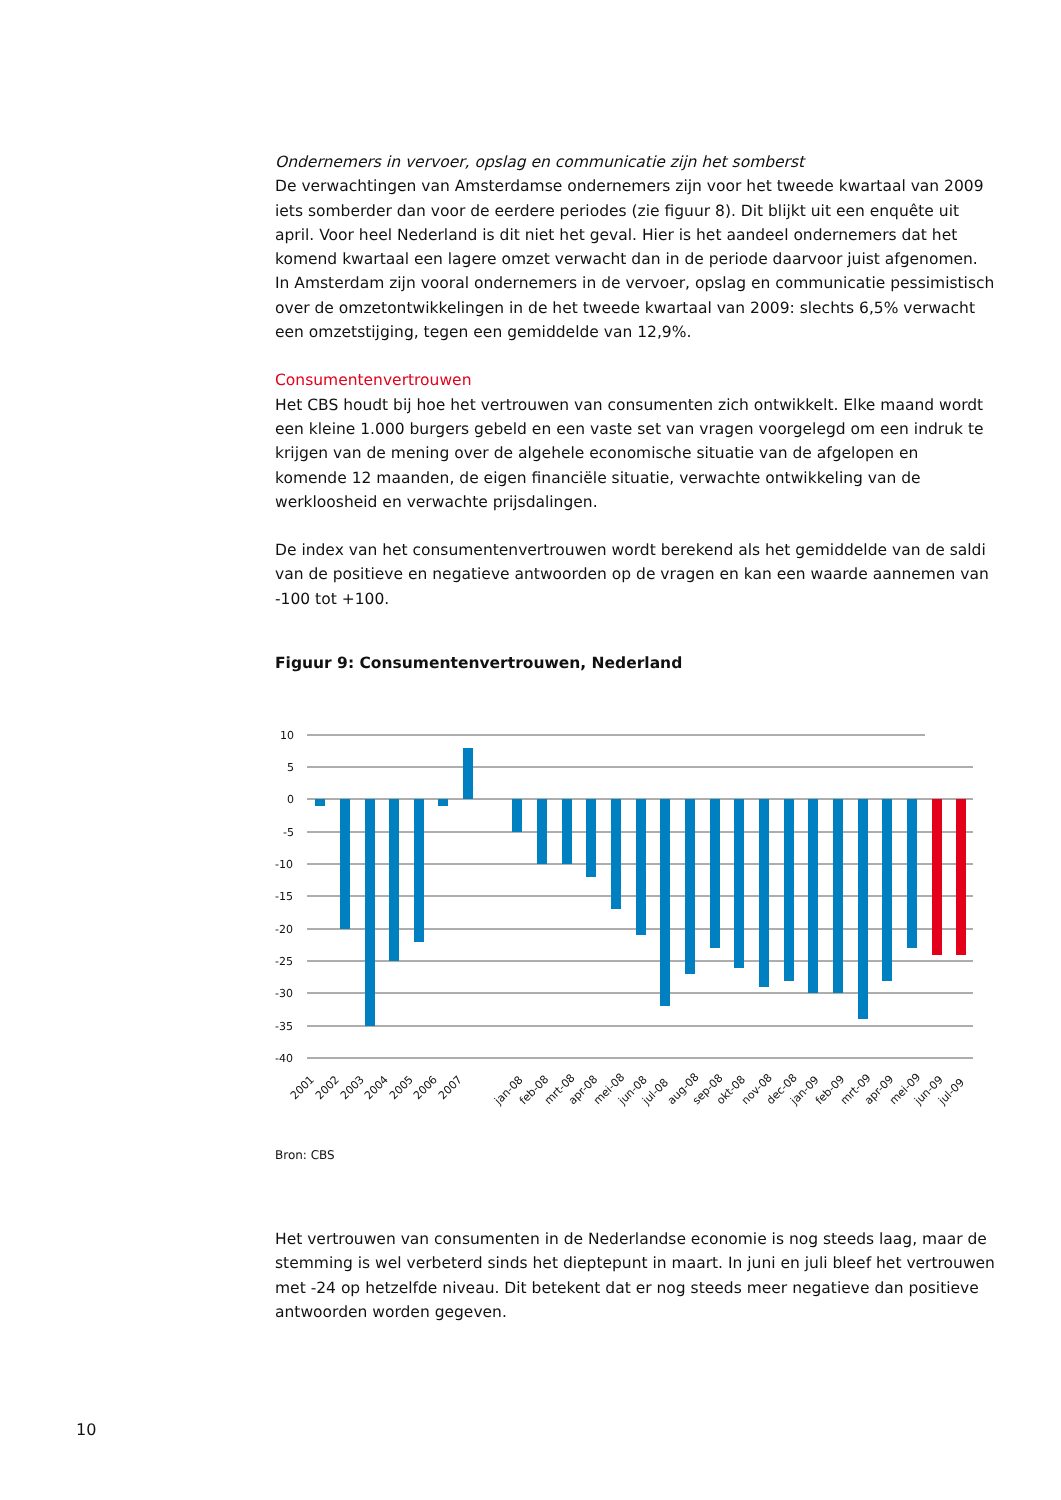Ondernemers in vervoer, opslag en communicatie zijn het somberst
De verwachtingen van Amsterdamse ondernemers zijn voor het tweede kwartaal van 2009 iets somberder dan voor de eerdere periodes (zie figuur 8). Dit blijkt uit een enquête uit april. Voor heel Nederland is dit niet het geval. Hier is het aandeel ondernemers dat het komend kwartaal een lagere omzet verwacht dan in de periode daarvoor juist afgenomen. In Amsterdam zijn vooral ondernemers in de vervoer, opslag en communicatie pessimistisch over de omzetontwikkelingen in de het tweede kwartaal van 2009: slechts 6,5% verwacht een omzetstijging, tegen een gemiddelde van 12,9%.
Consumentenvertrouwen
Het CBS houdt bij hoe het vertrouwen van consumenten zich ontwikkelt. Elke maand wordt een kleine 1.000 burgers gebeld en een vaste set van vragen voorgelegd om een indruk te krijgen van de mening over de algehele economische situatie van de afgelopen en komende 12 maanden, de eigen financiële situatie, verwachte ontwikkeling van de werkloosheid en verwachte prijsdalingen.
De index van het consumentenvertrouwen wordt berekend als het gemiddelde van de saldi van de positieve en negatieve antwoorden op de vragen en kan een waarde aannemen van -100 tot +100.
Figuur 9: Consumentenvertrouwen, Nederland
10
5
0
-5
-10
-15
-20
-25
-30
-35
-40
2001
2002
2003
2004
2005
2006
2007
jan-08
feb-08
mrt-08
apr-08
mei-08
jun-08
jul-08
aug-08
sep-08
okt-08
nov-08
dec-08
jan-09
feb-09
mrt-09
apr-09
mei-09
jun-09
jul-09
Bron: CBS
Het vertrouwen van consumenten in de Nederlandse economie is nog steeds laag, maar de stemming is wel verbeterd sinds het dieptepunt in maart. In juni en juli bleef het vertrouwen met -24 op hetzelfde niveau. Dit betekent dat er nog steeds meer negatieve dan positieve antwoorden worden gegeven.
10